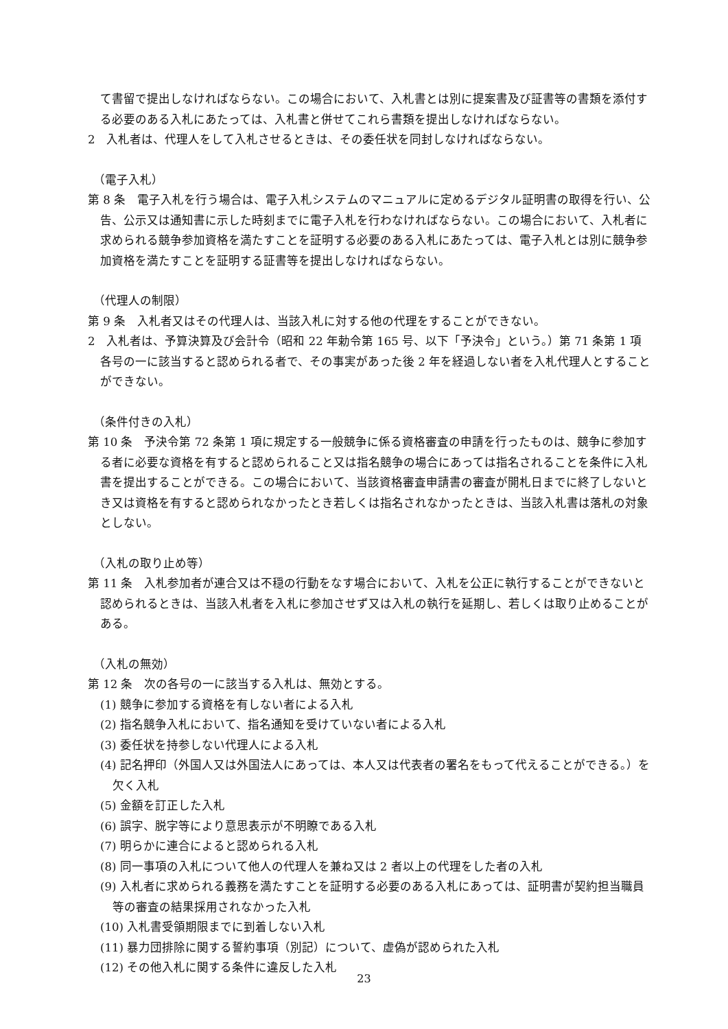て書留で提出しなければならない。この場合において、入札書とは別に提案書及び証書等の書類を添付する必要のある入札にあたっては、入札書と併せてこれら書類を提出しなければならない。
2　入札者は、代理人をして入札させるときは、その委任状を同封しなければならない。
（電子入札）
第 8 条　電子入札を行う場合は、電子入札システムのマニュアルに定めるデジタル証明書の取得を行い、公告、公示又は通知書に示した時刻までに電子入札を行わなければならない。この場合において、入札者に求められる競争参加資格を満たすことを証明する必要のある入札にあたっては、電子入札とは別に競争参加資格を満たすことを証明する証書等を提出しなければならない。
（代理人の制限）
第 9 条　入札者又はその代理人は、当該入札に対する他の代理をすることができない。
2　入札者は、予算決算及び会計令（昭和 22 年勅令第 165 号、以下「予決令」という。）第 71 条第 1 項各号の一に該当すると認められる者で、その事実があった後 2 年を経過しない者を入札代理人とすることができない。
（条件付きの入札）
第 10 条　予決令第 72 条第 1 項に規定する一般競争に係る資格審査の申請を行ったものは、競争に参加する者に必要な資格を有すると認められること又は指名競争の場合にあっては指名されることを条件に入札書を提出することができる。この場合において、当該資格審査申請書の審査が開札日までに終了しないとき又は資格を有すると認められなかったとき若しくは指名されなかったときは、当該入札書は落札の対象としない。
（入札の取り止め等）
第 11 条　入札参加者が連合又は不穏の行動をなす場合において、入札を公正に執行することができないと認められるときは、当該入札者を入札に参加させず又は入札の執行を延期し、若しくは取り止めることがある。
（入札の無効）
第 12 条　次の各号の一に該当する入札は、無効とする。
(1) 競争に参加する資格を有しない者による入札
(2) 指名競争入札において、指名通知を受けていない者による入札
(3) 委任状を持参しない代理人による入札
(4) 記名押印（外国人又は外国法人にあっては、本人又は代表者の署名をもって代えることができる。）を欠く入札
(5) 金額を訂正した入札
(6) 誤字、脱字等により意思表示が不明瞭である入札
(7) 明らかに連合によると認められる入札
(8) 同一事項の入札について他人の代理人を兼ね又は 2 者以上の代理をした者の入札
(9) 入札者に求められる義務を満たすことを証明する必要のある入札にあっては、証明書が契約担当職員等の審査の結果採用されなかった入札
(10) 入札書受領期限までに到着しない入札
(11) 暴力団排除に関する誓約事項（別記）について、虚偽が認められた入札
(12) その他入札に関する条件に違反した入札
23